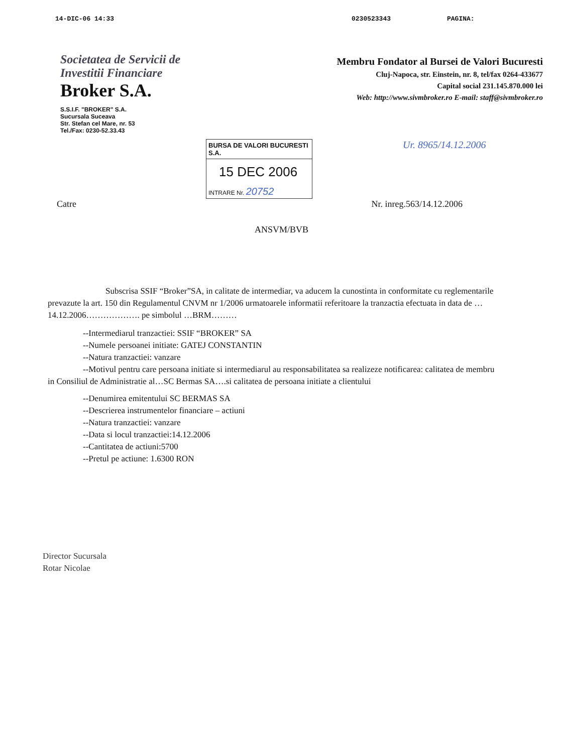14-DIC-06 14:33 0230523343 PAGINA:
Societatea de Servicii de Investitii Financiare
Broker S.A.
S.S.I.F. "BROKER" S.A.
Sucursala Suceava
Str. Stefan cel Mare, nr. 53
Tel./Fax: 0230-52.33.43
Membru Fondator al Bursei de Valori Bucuresti
Cluj-Napoca, str. Einstein, nr. 8, tel/fax 0264-433677
Capital social 231.145.870.000 lei
Web: http://www.sivmbroker.ro E-mail: staff@sivmbroker.ro
BURSA DE VALORI BUCURESTI S.A.
15 DEC 2006
INTRARE Nr. 20752
Ur. 8965/14.12.2006
Catre Nr. inreg.563/14.12.2006
ANSVM/BVB
Subscrisa SSIF “Broker”SA, in calitate de intermediar, va aducem la cunostinta in conformitate cu reglementarile prevazute la art. 150 din Regulamentul CNVM nr 1/2006 urmatoarele informatii referitoare la tranzactia efectuata in data de …14.12.2006………………. pe simbolul …BRM………
--Intermediarul tranzactiei: SSIF “BROKER” SA
--Numele persoanei initiate: GATEJ CONSTANTIN
--Natura tranzactiei: vanzare
--Motivul pentru care persoana initiate si intermediarul au responsabilitatea sa realizeze notificarea: calitatea de membru in Consiliul de Administratie al…SC Bermas SA….si calitatea de persoana initiate a clientului
--Denumirea emitentului SC BERMAS SA
--Descrierea instrumentelor financiare – actiuni
--Natura tranzactiei: vanzare
--Data si locul tranzactiei:14.12.2006
--Cantitatea de actiuni:5700
--Pretul pe actiune: 1.6300 RON
Director Sucursala
Rotar Nicolae